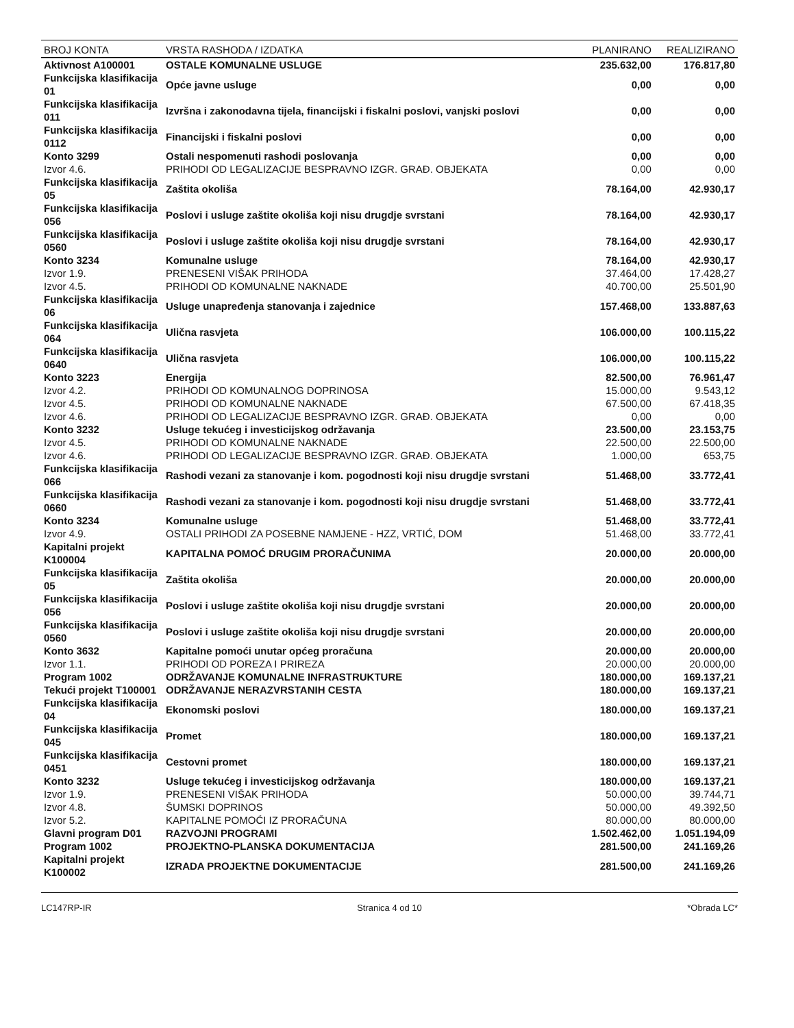| BROJ KONTA | VRSTA RASHODA / IZDATKA | PLANIRANO | REALIZIRANO |
| --- | --- | --- | --- |
| Aktivnost A100001 | OSTALE KOMUNALNE USLUGE | 235.632,00 | 176.817,80 |
| Funkcijska klasifikacija 01 | Opće javne usluge | 0,00 | 0,00 |
| Funkcijska klasifikacija 011 | Izvršna i zakonodavna tijela, financijski i fiskalni poslovi, vanjski poslovi | 0,00 | 0,00 |
| Funkcijska klasifikacija 0112 | Financijski i fiskalni poslovi | 0,00 | 0,00 |
| Konto 3299 | Ostali nespomenuti rashodi poslovanja | 0,00 | 0,00 |
| Izvor 4.6. | PRIHODI OD LEGALIZACIJE BESPRAVNO IZGR. GRAĐ. OBJEKATA | 0,00 | 0,00 |
| Funkcijska klasifikacija 05 | Zaštita okoliša | 78.164,00 | 42.930,17 |
| Funkcijska klasifikacija 056 | Poslovi i usluge zaštite okoliša koji nisu drugdje svrstani | 78.164,00 | 42.930,17 |
| Funkcijska klasifikacija 0560 | Poslovi i usluge zaštite okoliša koji nisu drugdje svrstani | 78.164,00 | 42.930,17 |
| Konto 3234 | Komunalne usluge | 78.164,00 | 42.930,17 |
| Izvor 1.9. | PRENESENI VIŠAK PRIHODA | 37.464,00 | 17.428,27 |
| Izvor 4.5. | PRIHODI OD KOMUNALNE NAKNADE | 40.700,00 | 25.501,90 |
| Funkcijska klasifikacija 06 | Usluge unapređenja stanovanja i zajednice | 157.468,00 | 133.887,63 |
| Funkcijska klasifikacija 064 | Ulična rasvjeta | 106.000,00 | 100.115,22 |
| Funkcijska klasifikacija 0640 | Ulična rasvjeta | 106.000,00 | 100.115,22 |
| Konto 3223 | Energija | 82.500,00 | 76.961,47 |
| Izvor 4.2. | PRIHODI OD KOMUNALNOG DOPRINOSA | 15.000,00 | 9.543,12 |
| Izvor 4.5. | PRIHODI OD KOMUNALNE NAKNADE | 67.500,00 | 67.418,35 |
| Izvor 4.6. | PRIHODI OD LEGALIZACIJE BESPRAVNO IZGR. GRAĐ. OBJEKATA | 0,00 | 0,00 |
| Konto 3232 | Usluge tekućeg i investicijskog održavanja | 23.500,00 | 23.153,75 |
| Izvor 4.5. | PRIHODI OD KOMUNALNE NAKNADE | 22.500,00 | 22.500,00 |
| Izvor 4.6. | PRIHODI OD LEGALIZACIJE BESPRAVNO IZGR. GRAĐ. OBJEKATA | 1.000,00 | 653,75 |
| Funkcijska klasifikacija 066 | Rashodi vezani za stanovanje i kom. pogodnosti koji nisu drugdje svrstani | 51.468,00 | 33.772,41 |
| Funkcijska klasifikacija 0660 | Rashodi vezani za stanovanje i kom. pogodnosti koji nisu drugdje svrstani | 51.468,00 | 33.772,41 |
| Konto 3234 | Komunalne usluge | 51.468,00 | 33.772,41 |
| Izvor 4.9. | OSTALI PRIHODI ZA POSEBNE NAMJENE - HZZ, VRTIĆ, DOM | 51.468,00 | 33.772,41 |
| Kapitalni projekt K100004 | KAPITALNA POMOĆ DRUGIM PRORAČUNIMA | 20.000,00 | 20.000,00 |
| Funkcijska klasifikacija 05 | Zaštita okoliša | 20.000,00 | 20.000,00 |
| Funkcijska klasifikacija 056 | Poslovi i usluge zaštite okoliša koji nisu drugdje svrstani | 20.000,00 | 20.000,00 |
| Funkcijska klasifikacija 0560 | Poslovi i usluge zaštite okoliša koji nisu drugdje svrstani | 20.000,00 | 20.000,00 |
| Konto 3632 | Kapitalne pomoći unutar općeg proračuna | 20.000,00 | 20.000,00 |
| Izvor 1.1. | PRIHODI OD POREZA I PRIREZA | 20.000,00 | 20.000,00 |
| Program 1002 | ODRŽAVANJE KOMUNALNE INFRASTRUKTURE | 180.000,00 | 169.137,21 |
| Tekući projekt T100001 | ODRŽAVANJE NERAZVRSTANIH CESTA | 180.000,00 | 169.137,21 |
| Funkcijska klasifikacija 04 | Ekonomski poslovi | 180.000,00 | 169.137,21 |
| Funkcijska klasifikacija 045 | Promet | 180.000,00 | 169.137,21 |
| Funkcijska klasifikacija 0451 | Cestovni promet | 180.000,00 | 169.137,21 |
| Konto 3232 | Usluge tekućeg i investicijskog održavanja | 180.000,00 | 169.137,21 |
| Izvor 1.9. | PRENESENI VIŠAK PRIHODA | 50.000,00 | 39.744,71 |
| Izvor 4.8. | ŠUMSKI DOPRINOS | 50.000,00 | 49.392,50 |
| Izvor 5.2. | KAPITALNE POMOĆI IZ PRORAČUNA | 80.000,00 | 80.000,00 |
| Glavni program D01 | RAZVOJNI PROGRAMI | 1.502.462,00 | 1.051.194,09 |
| Program 1002 | PROJEKTNO-PLANSKA DOKUMENTACIJA | 281.500,00 | 241.169,26 |
| Kapitalni projekt K100002 | IZRADA PROJEKTNE DOKUMENTACIJE | 281.500,00 | 241.169,26 |
LC147RP-IR Stranica 4 od 10 *Obrada LC*